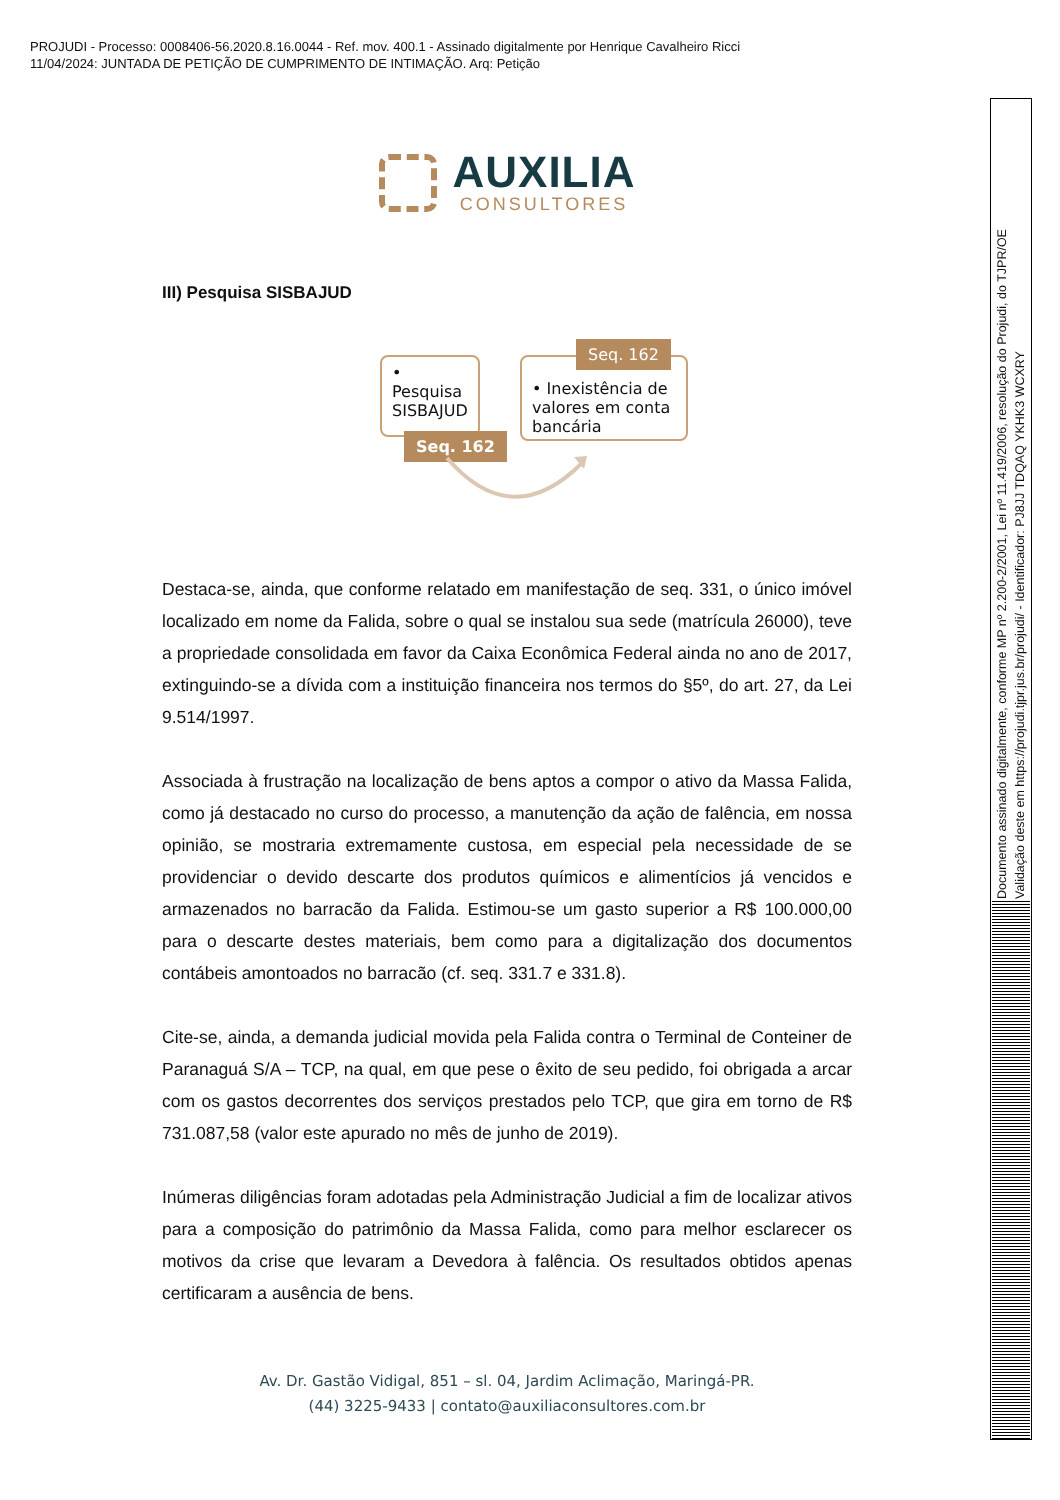PROJUDI - Processo: 0008406-56.2020.8.16.0044 - Ref. mov. 400.1 - Assinado digitalmente por Henrique Cavalheiro Ricci
11/04/2024: JUNTADA DE PETIÇÃO DE CUMPRIMENTO DE INTIMAÇÃO. Arq: Petição
Documento assinado digitalmente, conforme MP nº 2.200-2/2001, Lei nº 11.419/2006, resolução do Projudi, do TJPR/OE
Validação deste em https://projudi.tjpr.jus.br/projudi/ - Identificador: PJ8JJ TDQAQ YKHK3 WCXRY
AUXILIA
CONSULTORES
III) Pesquisa SISBAJUD
• Pesquisa SISBAJUD
Seq. 162
• Inexistência de valores em conta bancária
Seq. 162
Destaca-se, ainda, que conforme relatado em manifestação de seq. 331, o único imóvel localizado em nome da Falida, sobre o qual se instalou sua sede (matrícula 26000), teve a propriedade consolidada em favor da Caixa Econômica Federal ainda no ano de 2017, extinguindo-se a dívida com a instituição financeira nos termos do §5º, do art. 27, da Lei 9.514/1997.
Associada à frustração na localização de bens aptos a compor o ativo da Massa Falida, como já destacado no curso do processo, a manutenção da ação de falência, em nossa opinião, se mostraria extremamente custosa, em especial pela necessidade de se providenciar o devido descarte dos produtos químicos e alimentícios já vencidos e armazenados no barracão da Falida. Estimou-se um gasto superior a R$ 100.000,00 para o descarte destes materiais, bem como para a digitalização dos documentos contábeis amontoados no barracão (cf. seq. 331.7 e 331.8).
Cite-se, ainda, a demanda judicial movida pela Falida contra o Terminal de Conteiner de Paranaguá S/A – TCP, na qual, em que pese o êxito de seu pedido, foi obrigada a arcar com os gastos decorrentes dos serviços prestados pelo TCP, que gira em torno de R$ 731.087,58 (valor este apurado no mês de junho de 2019).
Inúmeras diligências foram adotadas pela Administração Judicial a fim de localizar ativos para a composição do patrimônio da Massa Falida, como para melhor esclarecer os motivos da crise que levaram a Devedora à falência. Os resultados obtidos apenas certificaram a ausência de bens.
Av. Dr. Gastão Vidigal, 851 – sl. 04, Jardim Aclimação, Maringá-PR.
(44) 3225-9433 | contato@auxiliaconsultores.com.br